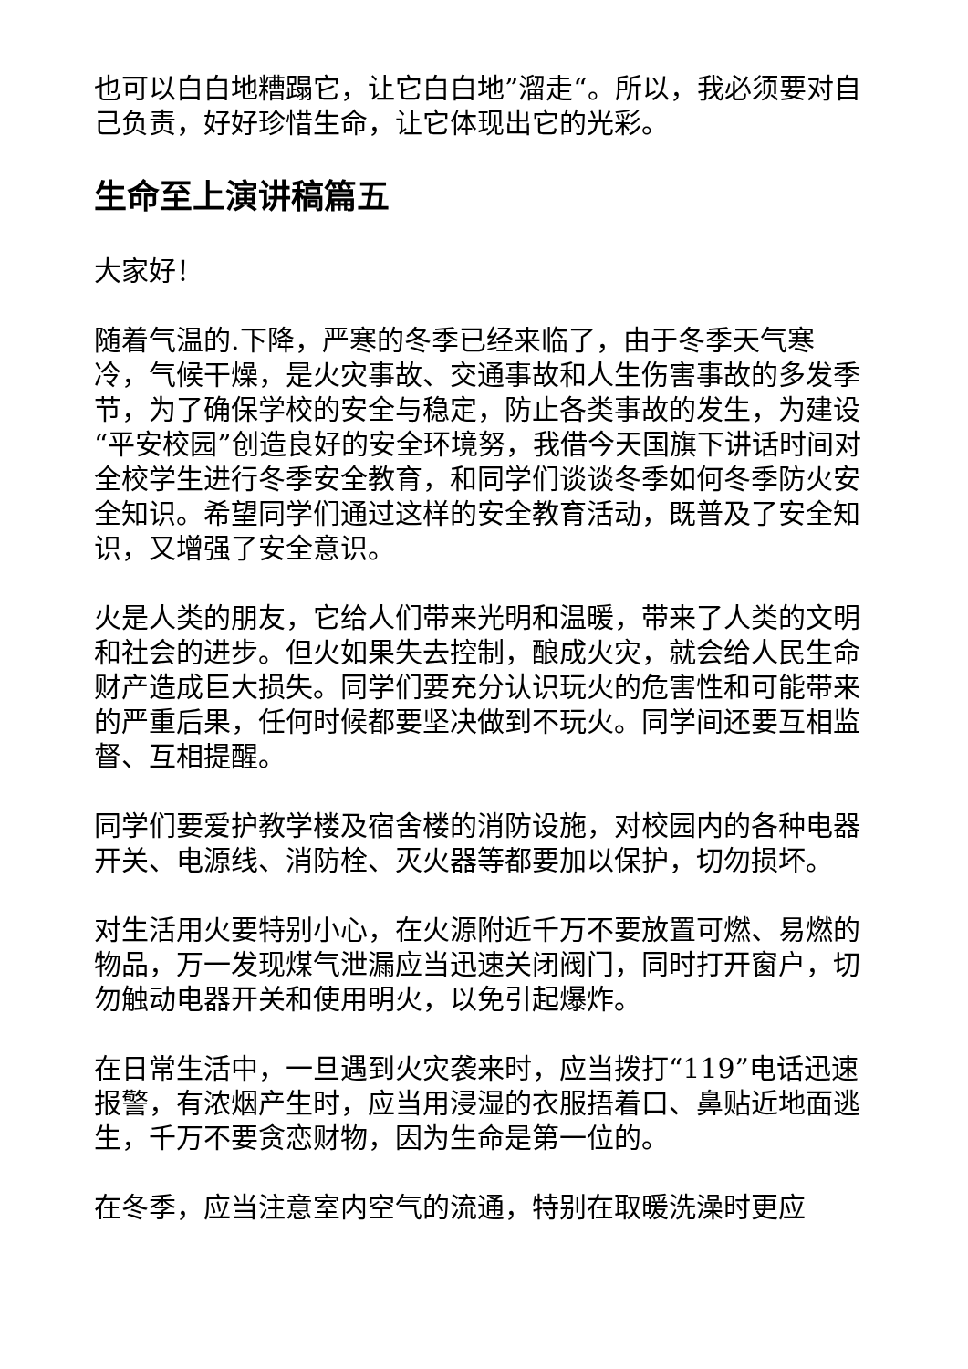也可以白白地糟蹋它，让它白白地”溜走“。所以，我必须要对自己负责，好好珍惜生命，让它体现出它的光彩。
生命至上演讲稿篇五
大家好！
随着气温的.下降，严寒的冬季已经来临了，由于冬季天气寒冷，气候干燥，是火灾事故、交通事故和人生伤害事故的多发季节，为了确保学校的安全与稳定，防止各类事故的发生，为建设“平安校园”创造良好的安全环境努，我借今天国旗下讲话时间对全校学生进行冬季安全教育，和同学们谈谈冬季如何冬季防火安全知识。希望同学们通过这样的安全教育活动，既普及了安全知识，又增强了安全意识。
火是人类的朋友，它给人们带来光明和温暖，带来了人类的文明和社会的进步。但火如果失去控制，酿成火灾，就会给人民生命财产造成巨大损失。同学们要充分认识玩火的危害性和可能带来的严重后果，任何时候都要坚决做到不玩火。同学间还要互相监督、互相提醒。
同学们要爱护教学楼及宿舍楼的消防设施，对校园内的各种电器开关、电源线、消防栓、灭火器等都要加以保护，切勿损坏。
对生活用火要特别小心，在火源附近千万不要放置可燃、易燃的物品，万一发现煤气泄漏应当迅速关闭阀门，同时打开窗户，切勿触动电器开关和使用明火，以免引起爆炸。
在日常生活中，一旦遇到火灾袭来时，应当拨打“119”电话迅速报警，有浓烟产生时，应当用浸湿的衣服捂着口、鼻贴近地面逃生，千万不要贪恋财物，因为生命是第一位的。
在冬季，应当注意室内空气的流通，特别在取暖洗澡时更应